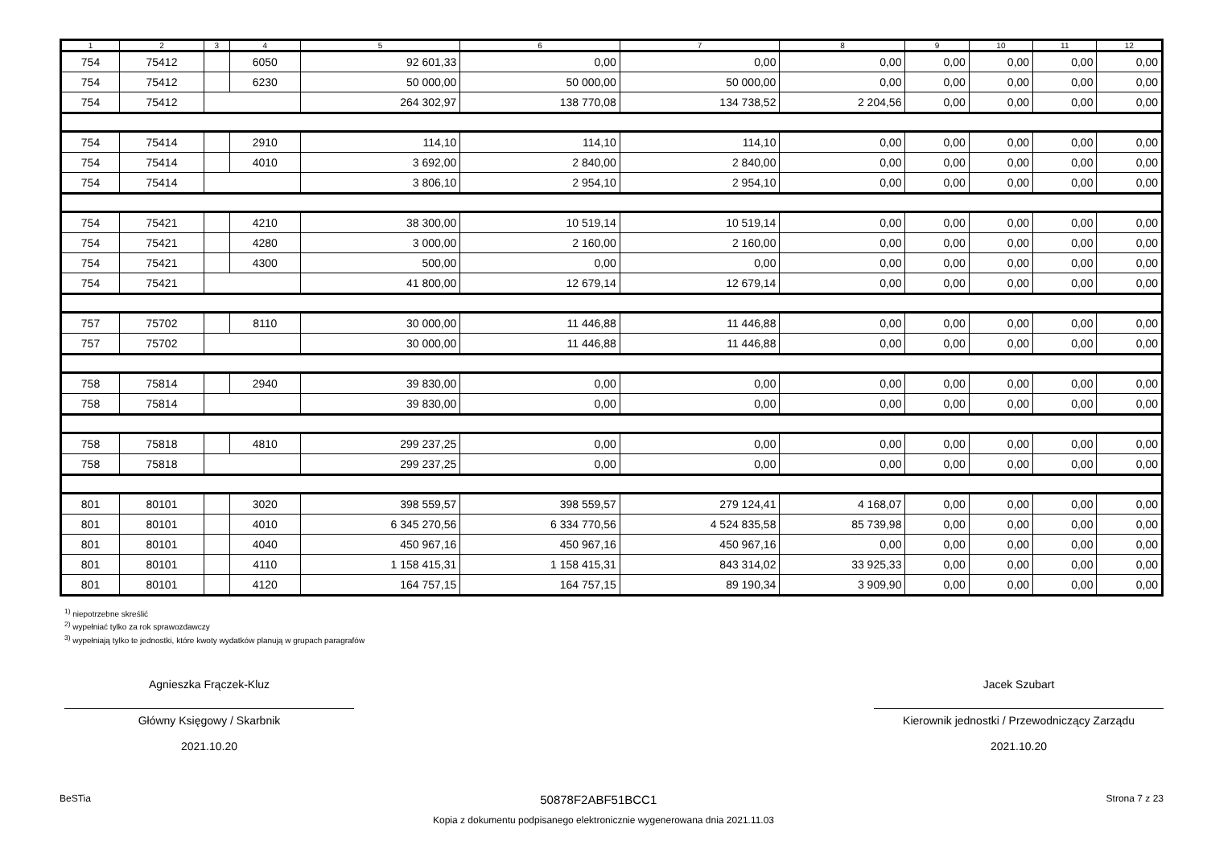| 1 | 2 | 3 | 4 | 5 | 6 | 7 | 8 | 9 | 10 | 11 | 12 |
| --- | --- | --- | --- | --- | --- | --- | --- | --- | --- | --- | --- |
| 754 | 75412 | | 6050 | 92 601,33 | 0,00 | 0,00 | 0,00 | 0,00 | 0,00 | 0,00 | 0,00 |
| 754 | 75412 | | 6230 | 50 000,00 | 50 000,00 | 50 000,00 | 0,00 | 0,00 | 0,00 | 0,00 | 0,00 |
| 754 | 75412 | | | 264 302,97 | 138 770,08 | 134 738,52 | 2 204,56 | 0,00 | 0,00 | 0,00 | 0,00 |
| 754 | 75414 | | 2910 | 114,10 | 114,10 | 114,10 | 0,00 | 0,00 | 0,00 | 0,00 | 0,00 |
| 754 | 75414 | | 4010 | 3 692,00 | 2 840,00 | 2 840,00 | 0,00 | 0,00 | 0,00 | 0,00 | 0,00 |
| 754 | 75414 | | | 3 806,10 | 2 954,10 | 2 954,10 | 0,00 | 0,00 | 0,00 | 0,00 | 0,00 |
| 754 | 75421 | | 4210 | 38 300,00 | 10 519,14 | 10 519,14 | 0,00 | 0,00 | 0,00 | 0,00 | 0,00 |
| 754 | 75421 | | 4280 | 3 000,00 | 2 160,00 | 2 160,00 | 0,00 | 0,00 | 0,00 | 0,00 | 0,00 |
| 754 | 75421 | | 4300 | 500,00 | 0,00 | 0,00 | 0,00 | 0,00 | 0,00 | 0,00 | 0,00 |
| 754 | 75421 | | | 41 800,00 | 12 679,14 | 12 679,14 | 0,00 | 0,00 | 0,00 | 0,00 | 0,00 |
| 757 | 75702 | | 8110 | 30 000,00 | 11 446,88 | 11 446,88 | 0,00 | 0,00 | 0,00 | 0,00 | 0,00 |
| 757 | 75702 | | | 30 000,00 | 11 446,88 | 11 446,88 | 0,00 | 0,00 | 0,00 | 0,00 | 0,00 |
| 758 | 75814 | | 2940 | 39 830,00 | 0,00 | 0,00 | 0,00 | 0,00 | 0,00 | 0,00 | 0,00 |
| 758 | 75814 | | | 39 830,00 | 0,00 | 0,00 | 0,00 | 0,00 | 0,00 | 0,00 | 0,00 |
| 758 | 75818 | | 4810 | 299 237,25 | 0,00 | 0,00 | 0,00 | 0,00 | 0,00 | 0,00 | 0,00 |
| 758 | 75818 | | | 299 237,25 | 0,00 | 0,00 | 0,00 | 0,00 | 0,00 | 0,00 | 0,00 |
| 801 | 80101 | | 3020 | 398 559,57 | 398 559,57 | 279 124,41 | 4 168,07 | 0,00 | 0,00 | 0,00 | 0,00 |
| 801 | 80101 | | 4010 | 6 345 270,56 | 6 334 770,56 | 4 524 835,58 | 85 739,98 | 0,00 | 0,00 | 0,00 | 0,00 |
| 801 | 80101 | | 4040 | 450 967,16 | 450 967,16 | 450 967,16 | 0,00 | 0,00 | 0,00 | 0,00 | 0,00 |
| 801 | 80101 | | 4110 | 1 158 415,31 | 1 158 415,31 | 843 314,02 | 33 925,33 | 0,00 | 0,00 | 0,00 | 0,00 |
| 801 | 80101 | | 4120 | 164 757,15 | 164 757,15 | 89 190,34 | 3 909,90 | 0,00 | 0,00 | 0,00 | 0,00 |
<sup>1)</sup> niepotrzebne skreślić
<sup>2)</sup> wypełniać tylko za rok sprawozdawczy
<sup>3)</sup> wypełniają tylko te jednostki, które kwoty wydatków planują w grupach paragrafów
Agnieszka Frączek-Kluz
Główny Księgowy / Skarbnik
2021.10.20
Jacek Szubart
Kierownik jednostki / Przewodniczący Zarządu
2021.10.20
BeSTia 50878F2ABF51BCC1 Strona 7 z 23
Kopia z dokumentu podpisanego elektronicznie wygenerowana dnia 2021.11.03